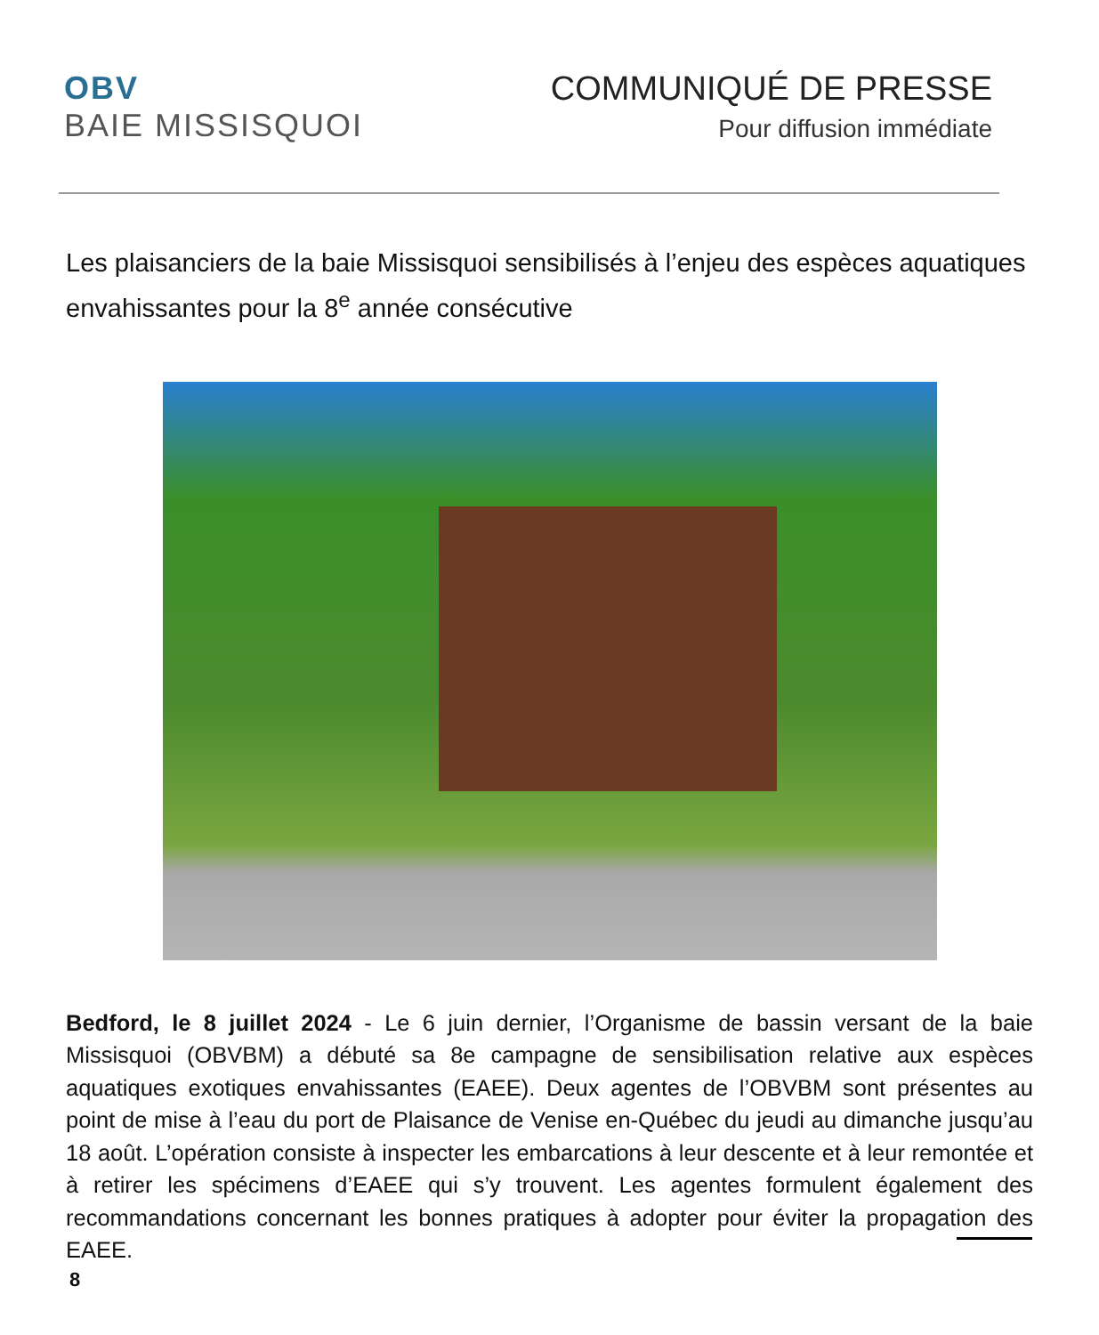OBV
BAIE MISSISQUOI
COMMUNIQUÉ DE PRESSE
Pour diffusion immédiate
Les plaisanciers de la baie Missisquoi sensibilisés à l’enjeu des espèces aquatiques envahissantes pour la 8<sup>e</sup> année consécutive
Bedford, le 8 juillet 2024 - Le 6 juin dernier, l’Organisme de bassin versant de la baie Missisquoi (OBVBM) a débuté sa 8e campagne de sensibilisation relative aux espèces aquatiques exotiques envahissantes (EAEE). Deux agentes de l’OBVBM sont présentes au point de mise à l’eau du port de Plaisance de Venise en-Québec du jeudi au dimanche jusqu’au 18 août. L’opération consiste à inspecter les embarcations à leur descente et à leur remontée et à retirer les spécimens d’EAEE qui s’y trouvent. Les agentes formulent également des recommandations concernant les bonnes pratiques à adopter pour éviter la propagation des EAEE.
8